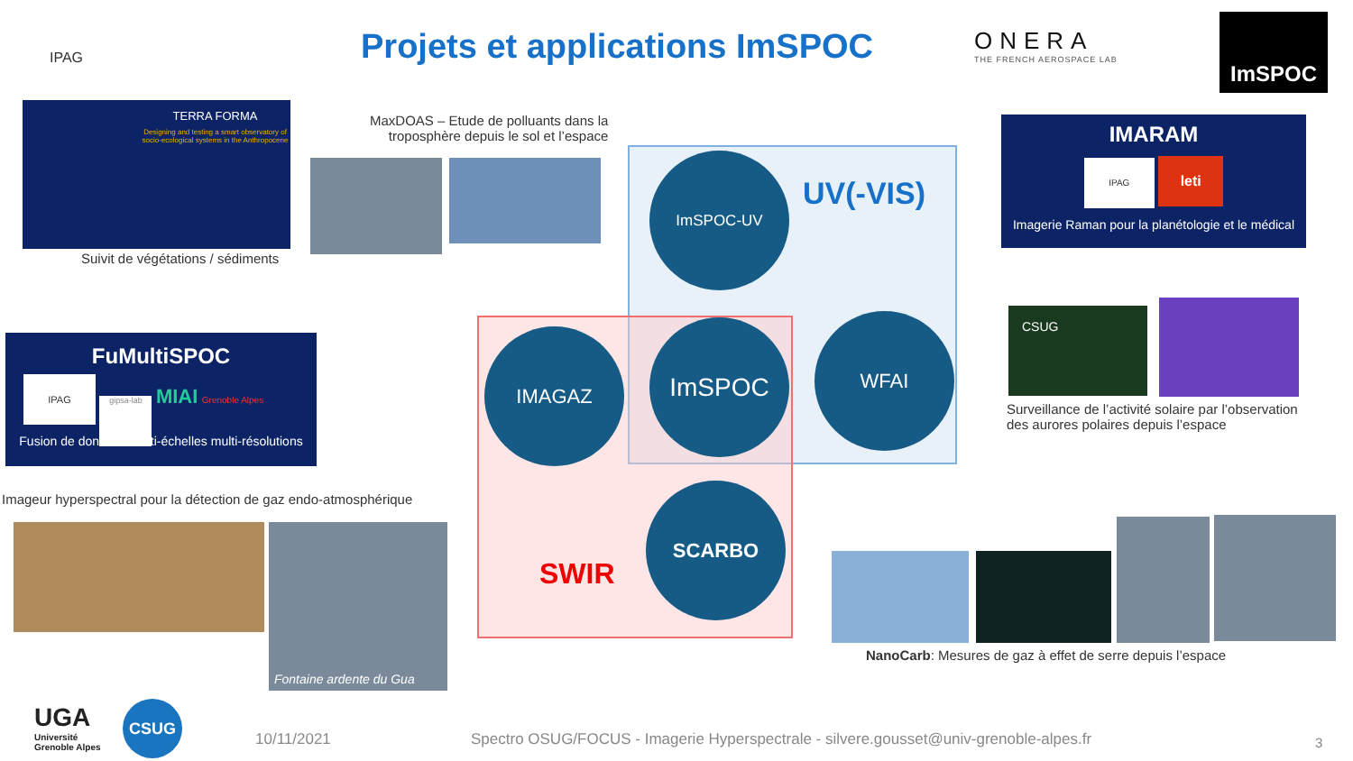IPAG Projets et applications ImSPOC
ONERA
THE FRENCH AEROSPACE LAB
ImSPOC
TERRA FORMA
Designing and testing a smart observatory of socio-ecological systems in the Anthropocene
Suivit de végétations / sédiments
MaxDOAS – Etude de polluants dans la
troposphère depuis le sol et l’espace
ImSPOC-UV
UV(-VIS)
IMAGAZ ImSPOC WFAI
SCARBO
SWIR
IMARAM
IPAG leti
Imagerie Raman pour la planétologie et le médical
CSUG
Surveillance de l’activité solaire par l’observation
des aurores polaires depuis l’espace
FuMultiSPOC
IPAG gipsa-lab MIAI Grenoble Alpes
Fusion de données multi-échelles multi-résolutions
Imageur hyperspectral pour la détection de gaz endo-atmosphérique
Fontaine ardente du Gua
NanoCarb: Mesures de gaz à effet de serre depuis l’espace
UGA
Université
Grenoble Alpes
CSUG
10/11/2021
Spectro OSUG/FOCUS - Imagerie Hyperspectrale - silvere.gousset@univ-grenoble-alpes.fr
3